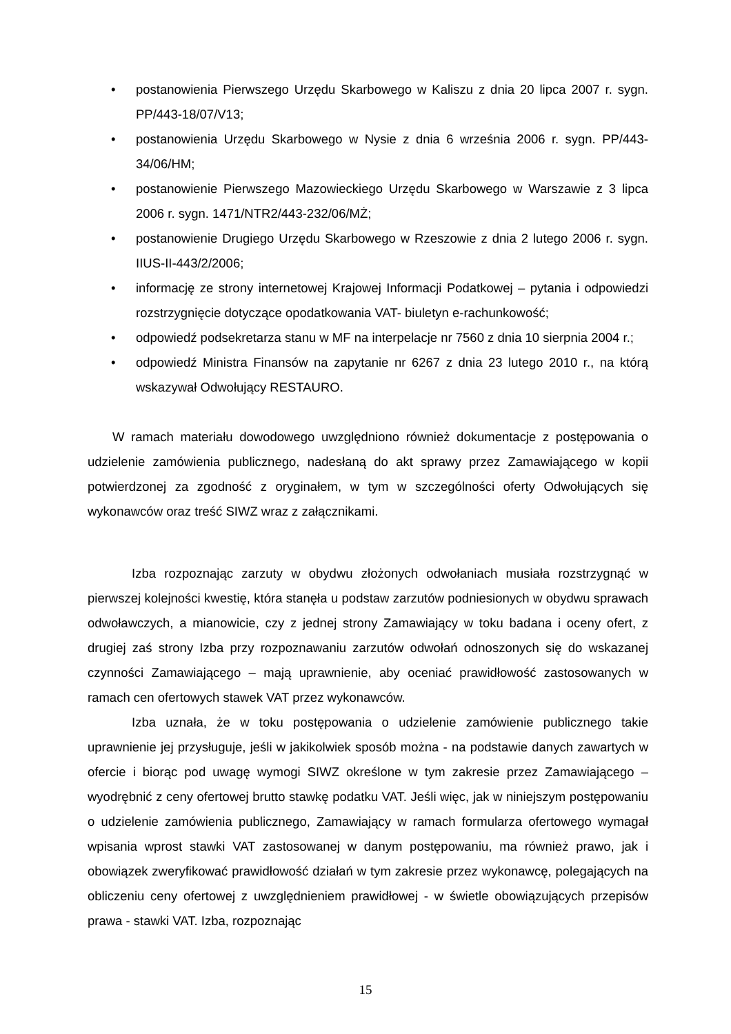• postanowienia Pierwszego Urzędu Skarbowego w Kaliszu z dnia 20 lipca 2007 r. sygn. PP/443-18/07/V13;
• postanowienia Urzędu Skarbowego w Nysie z dnia 6 września 2006 r. sygn. PP/443-34/06/HM;
• postanowienie Pierwszego Mazowieckiego Urzędu Skarbowego w Warszawie z 3 lipca 2006 r. sygn. 1471/NTR2/443-232/06/MŻ;
• postanowienie Drugiego Urzędu Skarbowego w Rzeszowie z dnia 2 lutego 2006 r. sygn. IIUS-II-443/2/2006;
• informację ze strony internetowej Krajowej Informacji Podatkowej – pytania i odpowiedzi rozstrzygnięcie dotyczące opodatkowania VAT- biuletyn e-rachunkowość;
• odpowiedź podsekretarza stanu w MF na interpelacje nr 7560 z dnia 10 sierpnia 2004 r.;
• odpowiedź Ministra Finansów na zapytanie nr 6267 z dnia 23 lutego 2010 r., na którą wskazywał Odwołujący RESTAURO.
W ramach materiału dowodowego uwzględniono również dokumentacje z postępowania o udzielenie zamówienia publicznego, nadesłaną do akt sprawy przez Zamawiającego w kopii potwierdzonej za zgodność z oryginałem, w tym w szczególności oferty Odwołujących się wykonawców oraz treść SIWZ wraz z załącznikami.
Izba rozpoznając zarzuty w obydwu złożonych odwołaniach musiała rozstrzygnąć w pierwszej kolejności kwestię, która stanęła u podstaw zarzutów podniesionych w obydwu sprawach odwoławczych, a mianowicie, czy z jednej strony Zamawiający w toku badana i oceny ofert, z drugiej zaś strony Izba przy rozpoznawaniu zarzutów odwołań odnoszonych się do wskazanej czynności Zamawiającego – mają uprawnienie, aby oceniać prawidłowość zastosowanych w ramach cen ofertowych stawek VAT przez wykonawców.
Izba uznała, że w toku postępowania o udzielenie zamówienie publicznego takie uprawnienie jej przysługuje, jeśli w jakikolwiek sposób można - na podstawie danych zawartych w ofercie i biorąc pod uwagę wymogi SIWZ określone w tym zakresie przez Zamawiającego – wyodrębnić z ceny ofertowej brutto stawkę podatku VAT. Jeśli więc, jak w niniejszym postępowaniu o udzielenie zamówienia publicznego, Zamawiający w ramach formularza ofertowego wymagał wpisania wprost stawki VAT zastosowanej w danym postępowaniu, ma również prawo, jak i obowiązek zweryfikować prawidłowość działań w tym zakresie przez wykonawcę, polegających na obliczeniu ceny ofertowej z uwzględnieniem prawidłowej - w świetle obowiązujących przepisów prawa - stawki VAT. Izba, rozpoznając
15